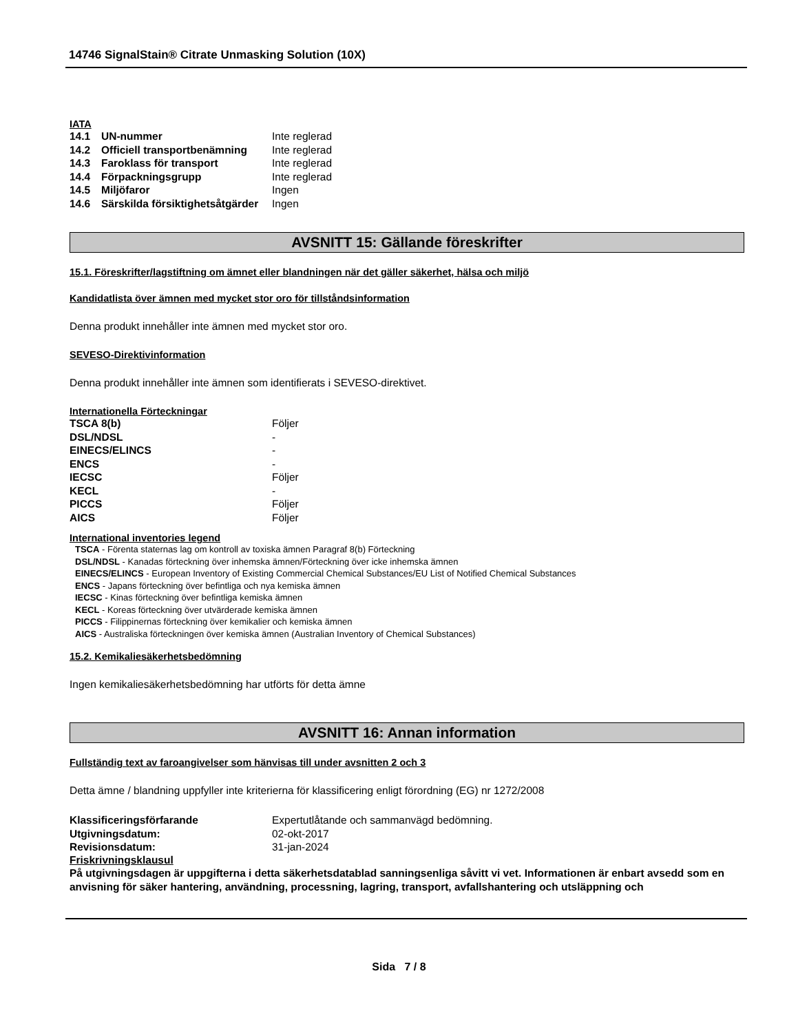14746 SignalStain® Citrate Unmasking Solution (10X)
IATA
| 14.1 | UN-nummer | Inte reglerad |
| 14.2 | Officiell transportbenämning | Inte reglerad |
| 14.3 | Faroklass för transport | Inte reglerad |
| 14.4 | Förpackningsgrupp | Inte reglerad |
| 14.5 | Miljöfaror | Ingen |
| 14.6 | Särskilda försiktighetsåtgärder | Ingen |
AVSNITT 15: Gällande föreskrifter
15.1. Föreskrifter/lagstiftning om ämnet eller blandningen när det gäller säkerhet, hälsa och miljö
Kandidatlista över ämnen med mycket stor oro för tillståndsinformation
Denna produkt innehåller inte ämnen med mycket stor oro.
SEVESO-Direktivinformation
Denna produkt innehåller inte ämnen som identifierats i SEVESO-direktivet.
Internationella Förteckningar
| TSCA 8(b) | Följer |
| DSL/NDSL | - |
| EINECS/ELINCS | - |
| ENCS | - |
| IECSC | Följer |
| KECL | - |
| PICCS | Följer |
| AICS | Följer |
International inventories legend
TSCA - Förenta staternas lag om kontroll av toxiska ämnen Paragraf 8(b) Förteckning
DSL/NDSL - Kanadas förteckning över inhemska ämnen/Förteckning över icke inhemska ämnen
EINECS/ELINCS - European Inventory of Existing Commercial Chemical Substances/EU List of Notified Chemical Substances
ENCS - Japans förteckning över befintliga och nya kemiska ämnen
IECSC - Kinas förteckning över befintliga kemiska ämnen
KECL - Koreas förteckning över utvärderade kemiska ämnen
PICCS - Filippinernas förteckning över kemikalier och kemiska ämnen
AICS - Australiska förteckningen över kemiska ämnen (Australian Inventory of Chemical Substances)
15.2. Kemikaliesäkerhetsbedömning
Ingen kemikaliesäkerhetsbedömning har utförts för detta ämne
AVSNITT 16: Annan information
Fullständig text av faroangivelser som hänvisas till under avsnitten 2 och 3
Detta ämne / blandning uppfyller inte kriterierna för klassificering enligt förordning (EG) nr 1272/2008
| Klassificeringsförfarande | Expertutlåtande och sammanvägd bedömning. |
| Utgivningsdatum: | 02-okt-2017 |
| Revisionsdatum: | 31-jan-2024 |
Friskrivningsklausul
På utgivningsdagen är uppgifterna i detta säkerhetsdatablad sanningsenliga såvitt vi vet. Informationen är enbart avsedd som en anvisning för säker hantering, användning, processning, lagring, transport, avfallshantering och utsläppning och
Sida 7 / 8